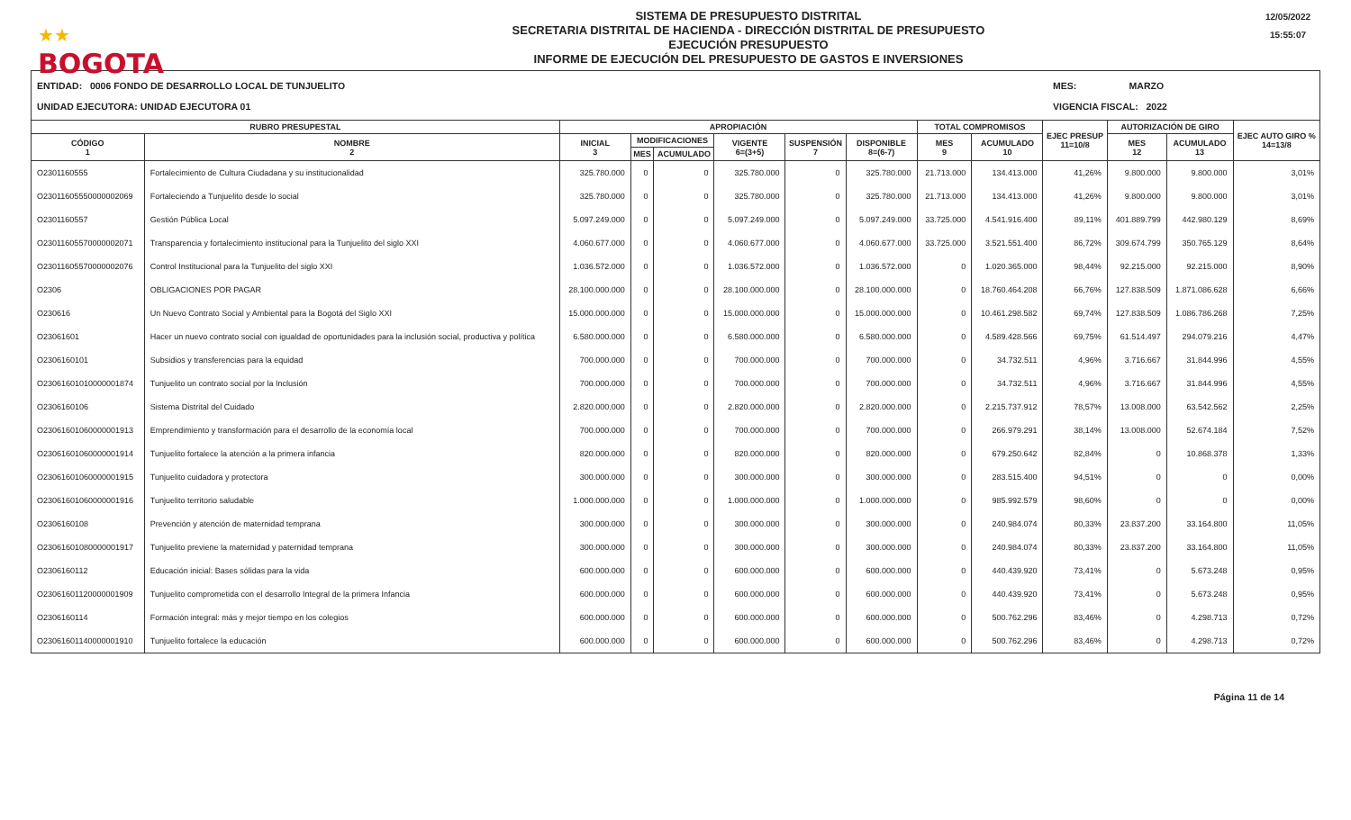★★
BOGOTA
SISTEMA DE PRESUPUESTO DISTRITAL
SECRETARIA DISTRITAL DE HACIENDA - DIRECCIÓN DISTRITAL DE PRESUPUESTO
EJECUCIÓN PRESUPUESTO
INFORME DE EJECUCIÓN DEL PRESUPUESTO DE GASTOS E INVERSIONES
12/05/2022
15:55:07
ENTIDAD: 0006 FONDO DE DESARROLLO LOCAL DE TUNJUELITO MES: MARZO
UNIDAD EJECUTORA: UNIDAD EJECUTORA 01 VIGENCIA FISCAL: 2022
| RUBRO PRESUPESTAL | | APROPIACIÓN | | | | | | TOTAL COMPROMISOS | | EJEC PRESUP 11=10/8 | AUTORIZACIÓN DE GIRO | | EJEC AUTO GIRO % 14=13/8 |
| --- | --- | --- | --- | --- | --- | --- | --- | --- | --- | --- | --- | --- | --- |
| CÓDIGO 1 | NOMBRE 2 | INICIAL 3 | MODIFICACIONES | | VIGENTE 6=(3+5) | SUSPENSIÓN 7 | DISPONIBLE 8=(6-7) | MES 9 | ACUMULADO 10 | | MES 12 | ACUMULADO 13 | |
| | | | MES | ACUMULADO | | | | | | | | | |
| O2301160555 | Fortalecimiento de Cultura Ciudadana y su institucionalidad | 325.780.000 | 0 | 0 | 325.780.000 | 0 | 325.780.000 | 21.713.000 | 134.413.000 | 41,26% | 9.800.000 | 9.800.000 | 3,01% |
| O23011605550000002069 | Fortaleciendo a Tunjuelito desde lo social | 325.780.000 | 0 | 0 | 325.780.000 | 0 | 325.780.000 | 21.713.000 | 134.413.000 | 41,26% | 9.800.000 | 9.800.000 | 3,01% |
| O2301160557 | Gestión Pública Local | 5.097.249.000 | 0 | 0 | 5.097.249.000 | 0 | 5.097.249.000 | 33.725.000 | 4.541.916.400 | 89,11% | 401.889.799 | 442.980.129 | 8,69% |
| O23011605570000002071 | Transparencia y fortalecimiento institucional para la Tunjuelito del siglo XXI | 4.060.677.000 | 0 | 0 | 4.060.677.000 | 0 | 4.060.677.000 | 33.725.000 | 3.521.551.400 | 86,72% | 309.674.799 | 350.765.129 | 8,64% |
| O23011605570000002076 | Control Institucional para la Tunjuelito del siglo XXI | 1.036.572.000 | 0 | 0 | 1.036.572.000 | 0 | 1.036.572.000 | 0 | 1.020.365.000 | 98,44% | 92.215.000 | 92.215.000 | 8,90% |
| O2306 | OBLIGACIONES POR PAGAR | 28.100.000.000 | 0 | 0 | 28.100.000.000 | 0 | 28.100.000.000 | 0 | 18.760.464.208 | 66,76% | 127.838.509 | 1.871.086.628 | 6,66% |
| O230616 | Un Nuevo Contrato Social y Ambiental para la Bogotá del Siglo XXI | 15.000.000.000 | 0 | 0 | 15.000.000.000 | 0 | 15.000.000.000 | 0 | 10.461.298.582 | 69,74% | 127.838.509 | 1.086.786.268 | 7,25% |
| O23061601 | Hacer un nuevo contrato social con igualdad de oportunidades para la inclusión social, productiva y política | 6.580.000.000 | 0 | 0 | 6.580.000.000 | 0 | 6.580.000.000 | 0 | 4.589.428.566 | 69,75% | 61.514.497 | 294.079.216 | 4,47% |
| O2306160101 | Subsidios y transferencias para la equidad | 700.000.000 | 0 | 0 | 700.000.000 | 0 | 700.000.000 | 0 | 34.732.511 | 4,96% | 3.716.667 | 31.844.996 | 4,55% |
| O23061601010000001874 | Tunjuelito un contrato social por la Inclusión | 700.000.000 | 0 | 0 | 700.000.000 | 0 | 700.000.000 | 0 | 34.732.511 | 4,96% | 3.716.667 | 31.844.996 | 4,55% |
| O2306160106 | Sistema Distrital del Cuidado | 2.820.000.000 | 0 | 0 | 2.820.000.000 | 0 | 2.820.000.000 | 0 | 2.215.737.912 | 78,57% | 13.008.000 | 63.542.562 | 2,25% |
| O23061601060000001913 | Emprendimiento y transformación para el desarrollo de la economía local | 700.000.000 | 0 | 0 | 700.000.000 | 0 | 700.000.000 | 0 | 266.979.291 | 38,14% | 13.008.000 | 52.674.184 | 7,52% |
| O23061601060000001914 | Tunjuelito fortalece la atención a la primera infancia | 820.000.000 | 0 | 0 | 820.000.000 | 0 | 820.000.000 | 0 | 679.250.642 | 82,84% | 0 | 10.868.378 | 1,33% |
| O23061601060000001915 | Tunjuelito cuidadora y protectora | 300.000.000 | 0 | 0 | 300.000.000 | 0 | 300.000.000 | 0 | 283.515.400 | 94,51% | 0 | 0 | 0,00% |
| O23061601060000001916 | Tunjuelito territorio saludable | 1.000.000.000 | 0 | 0 | 1.000.000.000 | 0 | 1.000.000.000 | 0 | 985.992.579 | 98,60% | 0 | 0 | 0,00% |
| O2306160108 | Prevención y atención de maternidad temprana | 300.000.000 | 0 | 0 | 300.000.000 | 0 | 300.000.000 | 0 | 240.984.074 | 80,33% | 23.837.200 | 33.164.800 | 11,05% |
| O23061601080000001917 | Tunjuelito previene la maternidad y paternidad temprana | 300.000.000 | 0 | 0 | 300.000.000 | 0 | 300.000.000 | 0 | 240.984.074 | 80,33% | 23.837.200 | 33.164.800 | 11,05% |
| O2306160112 | Educación inicial: Bases sólidas para la vida | 600.000.000 | 0 | 0 | 600.000.000 | 0 | 600.000.000 | 0 | 440.439.920 | 73,41% | 0 | 5.673.248 | 0,95% |
| O23061601120000001909 | Tunjuelito comprometida con el desarrollo Integral de la primera Infancia | 600.000.000 | 0 | 0 | 600.000.000 | 0 | 600.000.000 | 0 | 440.439.920 | 73,41% | 0 | 5.673.248 | 0,95% |
| O2306160114 | Formación integral: más y mejor tiempo en los colegios | 600.000.000 | 0 | 0 | 600.000.000 | 0 | 600.000.000 | 0 | 500.762.296 | 83,46% | 0 | 4.298.713 | 0,72% |
| O23061601140000001910 | Tunjuelito fortalece la educación | 600.000.000 | 0 | 0 | 600.000.000 | 0 | 600.000.000 | 0 | 500.762.296 | 83,46% | 0 | 4.298.713 | 0,72% |
Página 11 de 14